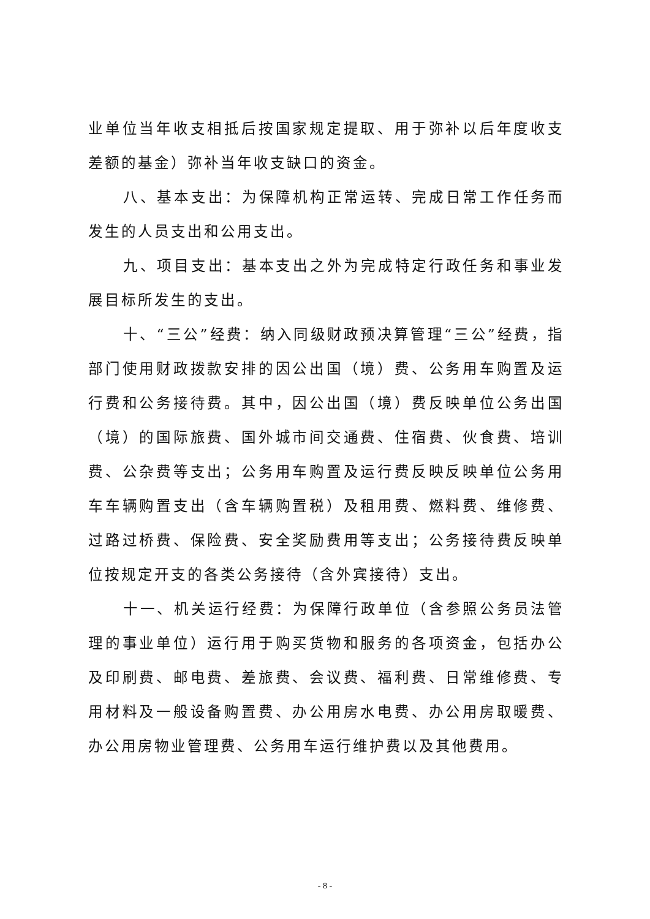业单位当年收支相抵后按国家规定提取、用于弥补以后年度收支差额的基金）弥补当年收支缺口的资金。
八、基本支出：为保障机构正常运转、完成日常工作任务而发生的人员支出和公用支出。
九、项目支出：基本支出之外为完成特定行政任务和事业发展目标所发生的支出。
十、“三公”经费：纳入同级财政预决算管理“三公”经费，指部门使用财政拨款安排的因公出国（境）费、公务用车购置及运行费和公务接待费。其中，因公出国（境）费反映单位公务出国（境）的国际旅费、国外城市间交通费、住宿费、伙食费、培训费、公杂费等支出；公务用车购置及运行费反映反映单位公务用车车辆购置支出（含车辆购置税）及租用费、燃料费、维修费、过路过桥费、保险费、安全奖励费用等支出；公务接待费反映单位按规定开支的各类公务接待（含外宾接待）支出。
十一、机关运行经费：为保障行政单位（含参照公务员法管理的事业单位）运行用于购买货物和服务的各项资金，包括办公及印刷费、邮电费、差旅费、会议费、福利费、日常维修费、专用材料及一般设备购置费、办公用房水电费、办公用房取暖费、办公用房物业管理费、公务用车运行维护费以及其他费用。
- 8 -